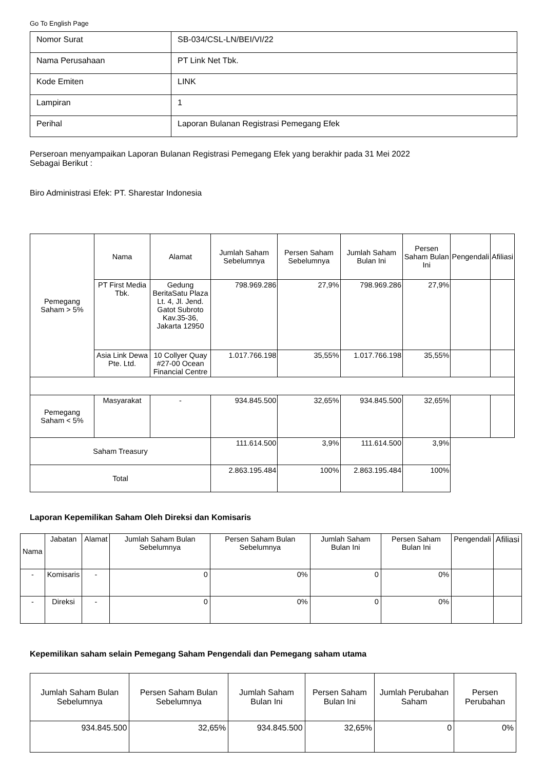Go To English Page
| Nomor Surat | SB-034/CSL-LN/BEI/VI/22 |
| Nama Perusahaan | PT Link Net Tbk. |
| Kode Emiten | LINK |
| Lampiran | 1 |
| Perihal | Laporan Bulanan Registrasi Pemegang Efek |
Perseroan menyampaikan Laporan Bulanan Registrasi Pemegang Efek yang berakhir pada 31 Mei 2022
Sebagai Berikut :
Biro Administrasi Efek: PT. Sharestar Indonesia
| Pemegang Saham > 5% | Nama | Alamat | Jumlah Saham Sebelumnya | Persen Saham Sebelumnya | Jumlah Saham Bulan Ini | Persen Saham Bulan Ini | Pengendali | Afiliasi |
| | PT First Media Tbk. | Gedung BeritaSatu Plaza Lt. 4, Jl. Jend. Gatot Subroto Kav.35-36, Jakarta 12950 | 798.969.286 | 27,9% | 798.969.286 | 27,9% | | |
| | Asia Link Dewa Pte. Ltd. | 10 Collyer Quay #27-00 Ocean Financial Centre | 1.017.766.198 | 35,55% | 1.017.766.198 | 35,55% | | |
| Pemegang Saham < 5% | Masyarakat | - | 934.845.500 | 32,65% | 934.845.500 | 32,65% | | |
| Saham Treasury | | | 111.614.500 | 3,9% | 111.614.500 | 3,9% | | |
| Total | | | 2.863.195.484 | 100% | 2.863.195.484 | 100% | | |
Laporan Kepemilikan Saham Oleh Direksi dan Komisaris
| Nama | Jabatan | Alamat | Jumlah Saham Bulan Sebelumnya | Persen Saham Bulan Sebelumnya | Jumlah Saham Bulan Ini | Persen Saham Bulan Ini | Pengendali | Afiliasi |
| --- | --- | --- | --- | --- | --- | --- | --- | --- |
| - | Komisaris | - | 0 | 0% | 0 | 0% | | |
| - | Direksi | - | 0 | 0% | 0 | 0% | | |
Kepemilikan saham selain Pemegang Saham Pengendali dan Pemegang saham utama
| Jumlah Saham Bulan Sebelumnya | Persen Saham Bulan Sebelumnya | Jumlah Saham Bulan Ini | Persen Saham Bulan Ini | Jumlah Perubahan Saham | Persen Perubahan |
| --- | --- | --- | --- | --- | --- |
| 934.845.500 | 32,65% | 934.845.500 | 32,65% | 0 | 0% |